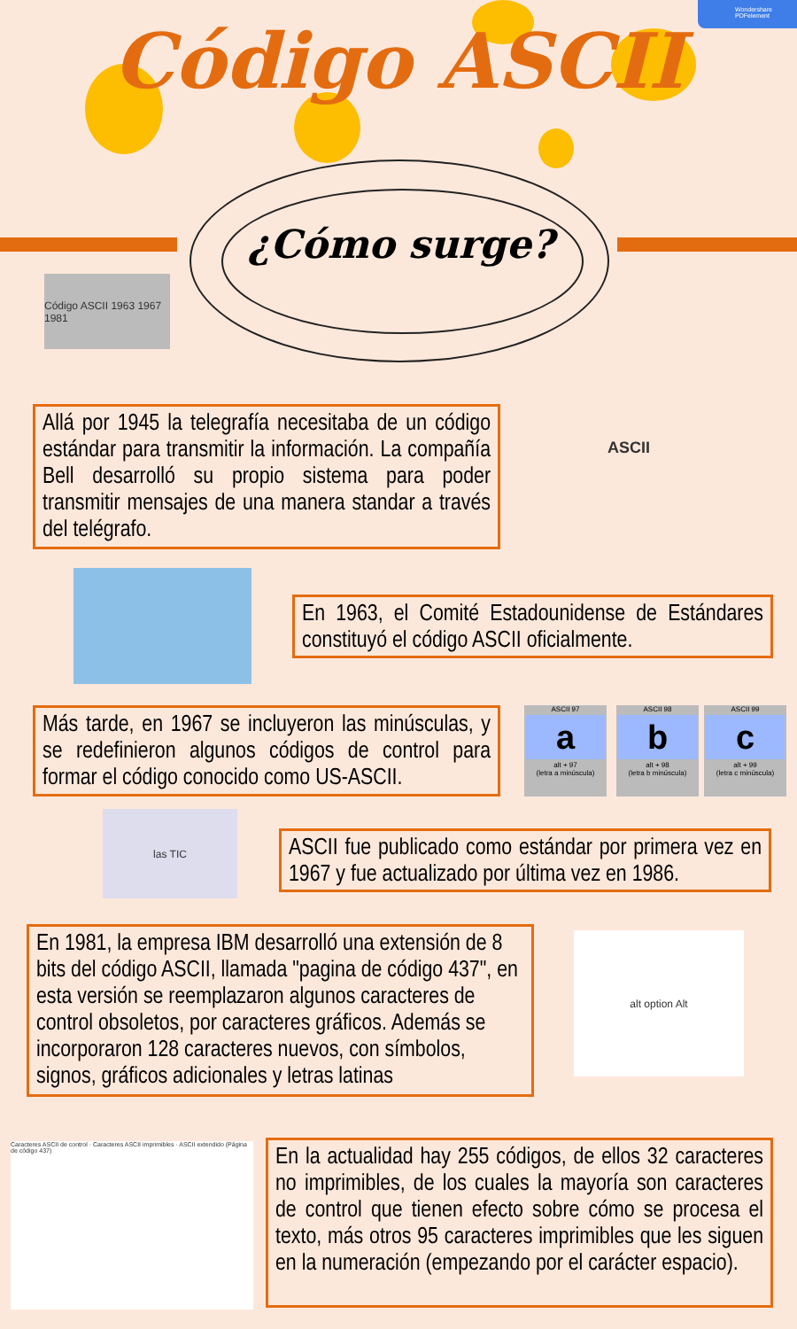Wondershare PDFelement
Código ASCII
¿Cómo surge?
Código ASCII 1963 1967 1981
Allá por 1945 la telegrafía necesitaba de un código estándar para transmitir la información. La compañía Bell desarrolló su propio sistema para poder transmitir mensajes de una manera standar a través del telégrafo.
ASCII
En 1963, el Comité Estadounidense de Estándares constituyó el código ASCII oficialmente.
Más tarde, en 1967 se incluyeron las minúsculas, y se redefinieron algunos códigos de control para formar el código conocido como US-ASCII.
ASCII 97
a
alt + 97
(letra a minúscula)
ASCII 98
b
alt + 98
(letra b minúscula)
ASCII 99
c
alt + 99
(letra c minúscula)
las TIC
ASCII fue publicado como estándar por primera vez en 1967 y fue actualizado por última vez en 1986.
En 1981, la empresa IBM desarrolló una extensión de 8 bits del código ASCII, llamada "pagina de código 437", en esta versión se reemplazaron algunos caracteres de control obsoletos, por caracteres gráficos. Además se incorporaron 128 caracteres nuevos, con símbolos, signos, gráficos adicionales y letras latinas
alt option Alt
Caracteres ASCII de control · Caracteres ASCII imprimibles · ASCII extendido (Página de código 437)
En la actualidad hay 255 códigos, de ellos 32 caracteres no imprimibles, de los cuales la mayoría son caracteres de control que tienen efecto sobre cómo se procesa el texto, más otros 95 caracteres imprimibles que les siguen en la numeración (empezando por el carácter espacio).